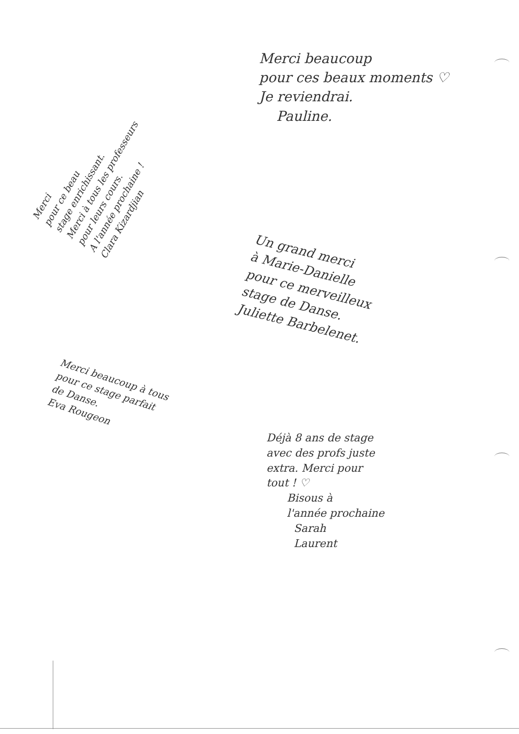Merci
pour ce beau
stage enrichissant.
Merci à tous les professeurs
pour leurs cours.
A l'année prochaine !
Clara Kizardjian
Merci beaucoup
pour ces beaux moments ♡
Je reviendrai.
Pauline.
Un grand merci
à Marie-Danielle
pour ce merveilleux
stage de Danse.
Juliette Barbelenet.
Merci beaucoup à tous
pour ce stage parfait
de Danse.
Eva Rougeon
Déjà 8 ans de stage
avec des profs juste
extra. Merci pour
tout ! ♡
Bisous à
l'année prochaine
Sarah
Laurent